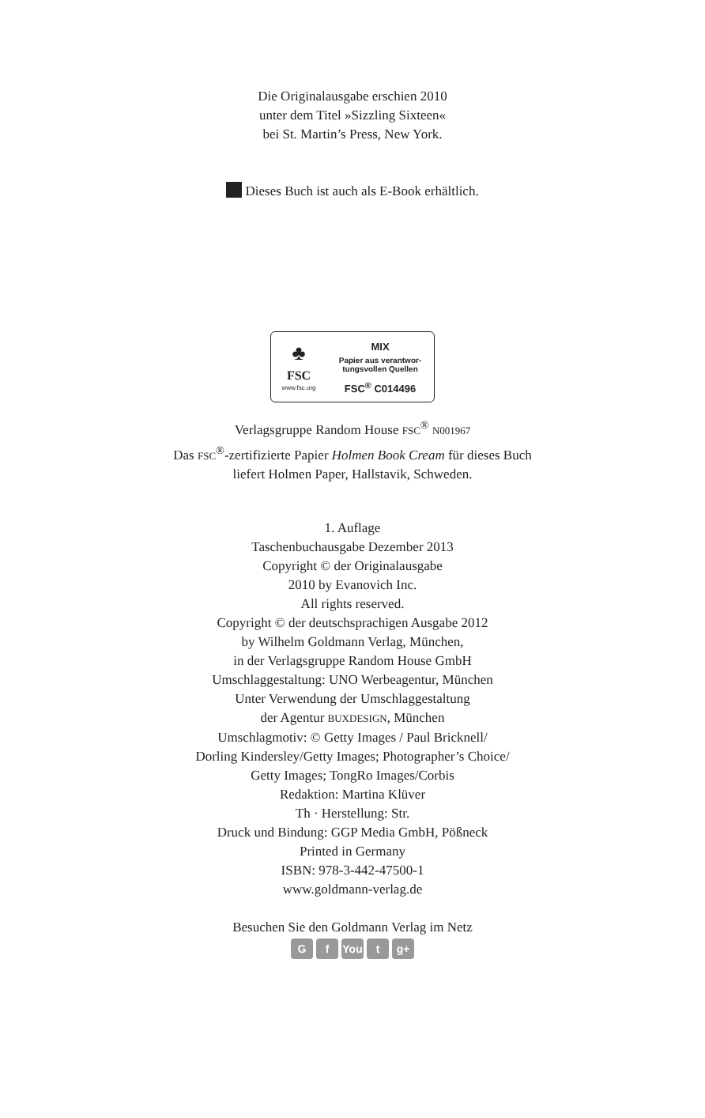Die Originalausgabe erschien 2010
unter dem Titel »Sizzling Sixteen«
bei St. Martin’s Press, New York.
Dieses Buch ist auch als E-Book erhältlich.
♣
FSC
www.fsc.org
MIX
Papier aus verantwor-
tungsvollen Quellen
FSC<sup>®</sup> C014496
Verlagsgruppe Random House FSC<sup>®</sup> N001967
Das FSC<sup>®</sup>-zertifizierte Papier Holmen Book Cream für dieses Buch
liefert Holmen Paper, Hallstavik, Schweden.
1. Auflage
Taschenbuchausgabe Dezember 2013
Copyright © der Originalausgabe
2010 by Evanovich Inc.
All rights reserved.
Copyright © der deutschsprachigen Ausgabe 2012
by Wilhelm Goldmann Verlag, München,
in der Verlagsgruppe Random House GmbH
Umschlaggestaltung: UNO Werbeagentur, München
Unter Verwendung der Umschlaggestaltung
der Agentur BUXDESIGN, München
Umschlagmotiv: © Getty Images / Paul Bricknell/
Dorling Kindersley/Getty Images; Photographer’s Choice/
Getty Images; TongRo Images/Corbis
Redaktion: Martina Klüver
Th · Herstellung: Str.
Druck und Bindung: GGP Media GmbH, Pößneck
Printed in Germany
ISBN: 978-3-442-47500-1
www.goldmann-verlag.de
Besuchen Sie den Goldmann Verlag im Netz
Gf You t g+